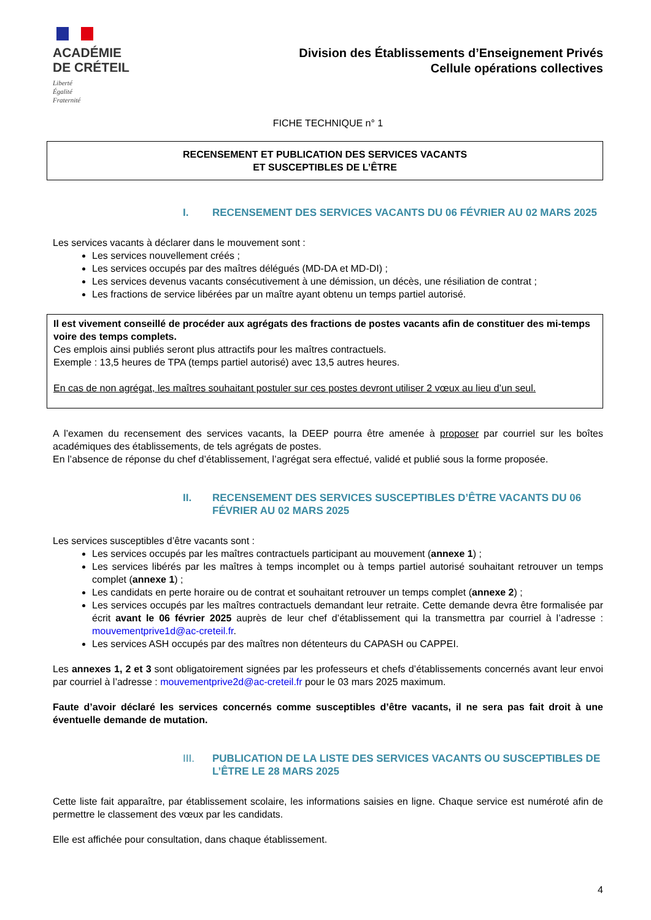ACADÉMIE
DE CRÉTEIL
Liberté
Égalité
Fraternité
Division des Établissements d’Enseignement Privés
Cellule opérations collectives
FICHE TECHNIQUE n° 1
RECENSEMENT ET PUBLICATION DES SERVICES VACANTS
ET SUSCEPTIBLES DE L’ÊTRE
I. RECENSEMENT DES SERVICES VACANTS DU 06 FÉVRIER AU 02 MARS 2025
Les services vacants à déclarer dans le mouvement sont :
Les services nouvellement créés ;
Les services occupés par des maîtres délégués (MD-DA et MD-DI) ;
Les services devenus vacants consécutivement à une démission, un décès, une résiliation de contrat ;
Les fractions de service libérées par un maître ayant obtenu un temps partiel autorisé.
Il est vivement conseillé de procéder aux agrégats des fractions de postes vacants afin de constituer des mi-temps voire des temps complets.
Ces emplois ainsi publiés seront plus attractifs pour les maîtres contractuels.
Exemple : 13,5 heures de TPA (temps partiel autorisé) avec 13,5 autres heures.
En cas de non agrégat, les maîtres souhaitant postuler sur ces postes devront utiliser 2 vœux au lieu d’un seul.
A l’examen du recensement des services vacants, la DEEP pourra être amenée à proposer par courriel sur les boîtes académiques des établissements, de tels agrégats de postes.
En l’absence de réponse du chef d’établissement, l’agrégat sera effectué, validé et publié sous la forme proposée.
II. RECENSEMENT DES SERVICES SUSCEPTIBLES D’ÊTRE VACANTS DU 06 FÉVRIER AU 02 MARS 2025
Les services susceptibles d’être vacants sont :
Les services occupés par les maîtres contractuels participant au mouvement (annexe 1) ;
Les services libérés par les maîtres à temps incomplet ou à temps partiel autorisé souhaitant retrouver un temps complet (annexe 1) ;
Les candidats en perte horaire ou de contrat et souhaitant retrouver un temps complet (annexe 2) ;
Les services occupés par les maîtres contractuels demandant leur retraite. Cette demande devra être formalisée par écrit avant le 06 février 2025 auprès de leur chef d’établissement qui la transmettra par courriel à l’adresse : mouvementprive1d@ac-creteil.fr.
Les services ASH occupés par des maîtres non détenteurs du CAPASH ou CAPPEI.
Les annexes 1, 2 et 3 sont obligatoirement signées par les professeurs et chefs d’établissements concernés avant leur envoi par courriel à l’adresse : mouvementprive2d@ac-creteil.fr pour le 03 mars 2025 maximum.
Faute d’avoir déclaré les services concernés comme susceptibles d’être vacants, il ne sera pas fait droit à une éventuelle demande de mutation.
III. PUBLICATION DE LA LISTE DES SERVICES VACANTS OU SUSCEPTIBLES DE L’ÊTRE LE 28 MARS 2025
Cette liste fait apparaître, par établissement scolaire, les informations saisies en ligne. Chaque service est numéroté afin de permettre le classement des vœux par les candidats.
Elle est affichée pour consultation, dans chaque établissement.
4